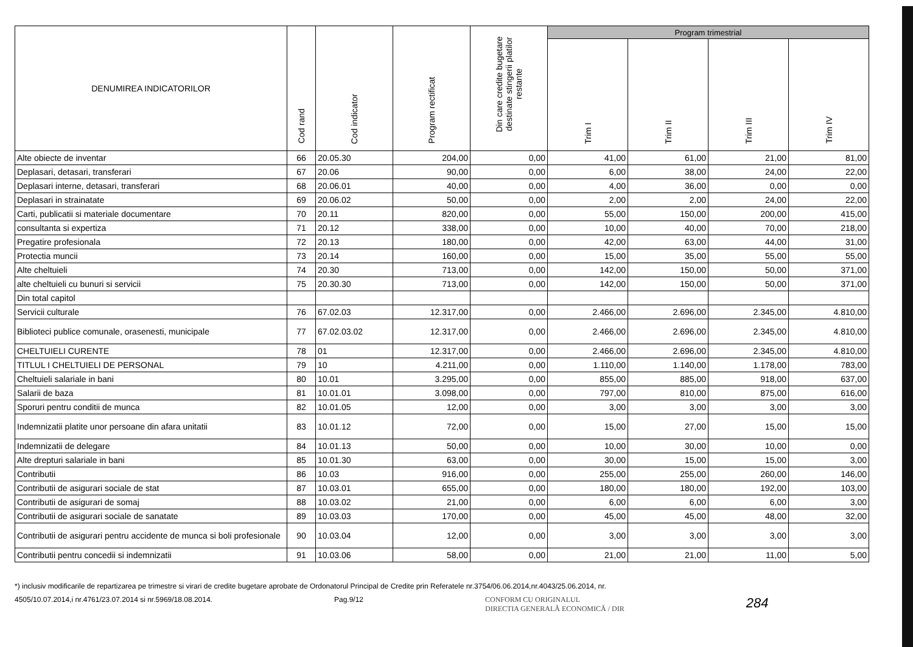| DENUMIREA INDICATORILOR | Cod rand | Cod indicator | Program rectificat | Din care credite bugetare destinate stingerii platilor restante | Program trimestrial | | | |
| --- | --- | --- | --- | --- | --- | --- | --- | --- |
| | | | | | Trim I | Trim II | Trim III | Trim IV |
| Alte obiecte de inventar | 66 | 20.05.30 | 204,00 | 0,00 | 41,00 | 61,00 | 21,00 | 81,00 |
| Deplasari, detasari, transferari | 67 | 20.06 | 90,00 | 0,00 | 6,00 | 38,00 | 24,00 | 22,00 |
| Deplasari interne, detasari, transferari | 68 | 20.06.01 | 40,00 | 0,00 | 4,00 | 36,00 | 0,00 | 0,00 |
| Deplasari in strainatate | 69 | 20.06.02 | 50,00 | 0,00 | 2,00 | 2,00 | 24,00 | 22,00 |
| Carti, publicatii si materiale documentare | 70 | 20.11 | 820,00 | 0,00 | 55,00 | 150,00 | 200,00 | 415,00 |
| consultanta si expertiza | 71 | 20.12 | 338,00 | 0,00 | 10,00 | 40,00 | 70,00 | 218,00 |
| Pregatire profesionala | 72 | 20.13 | 180,00 | 0,00 | 42,00 | 63,00 | 44,00 | 31,00 |
| Protectia muncii | 73 | 20.14 | 160,00 | 0,00 | 15,00 | 35,00 | 55,00 | 55,00 |
| Alte cheltuieli | 74 | 20.30 | 713,00 | 0,00 | 142,00 | 150,00 | 50,00 | 371,00 |
| alte cheltuieli cu bunuri si servicii | 75 | 20.30.30 | 713,00 | 0,00 | 142,00 | 150,00 | 50,00 | 371,00 |
| Din total capitol | | | | | | | | |
| Servicii culturale | 76 | 67.02.03 | 12.317,00 | 0,00 | 2.466,00 | 2.696,00 | 2.345,00 | 4.810,00 |
| Biblioteci publice comunale, orasenesti, municipale | 77 | 67.02.03.02 | 12.317,00 | 0,00 | 2.466,00 | 2.696,00 | 2.345,00 | 4.810,00 |
| CHELTUIELI CURENTE | 78 | 01 | 12.317,00 | 0,00 | 2.466,00 | 2.696,00 | 2.345,00 | 4.810,00 |
| TITLUL I CHELTUIELI DE PERSONAL | 79 | 10 | 4.211,00 | 0,00 | 1.110,00 | 1.140,00 | 1.178,00 | 783,00 |
| Cheltuieli salariale in bani | 80 | 10.01 | 3.295,00 | 0,00 | 855,00 | 885,00 | 918,00 | 637,00 |
| Salarii de baza | 81 | 10.01.01 | 3.098,00 | 0,00 | 797,00 | 810,00 | 875,00 | 616,00 |
| Sporuri pentru conditii de munca | 82 | 10.01.05 | 12,00 | 0,00 | 3,00 | 3,00 | 3,00 | 3,00 |
| Indemnizatii platite unor persoane din afara unitatii | 83 | 10.01.12 | 72,00 | 0,00 | 15,00 | 27,00 | 15,00 | 15,00 |
| Indemnizatii de delegare | 84 | 10.01.13 | 50,00 | 0,00 | 10,00 | 30,00 | 10,00 | 0,00 |
| Alte drepturi salariale in bani | 85 | 10.01.30 | 63,00 | 0,00 | 30,00 | 15,00 | 15,00 | 3,00 |
| Contributii | 86 | 10.03 | 916,00 | 0,00 | 255,00 | 255,00 | 260,00 | 146,00 |
| Contributii de asigurari sociale de stat | 87 | 10.03.01 | 655,00 | 0,00 | 180,00 | 180,00 | 192,00 | 103,00 |
| Contributii de asigurari de somaj | 88 | 10.03.02 | 21,00 | 0,00 | 6,00 | 6,00 | 6,00 | 3,00 |
| Contributii de asigurari sociale de sanatate | 89 | 10.03.03 | 170,00 | 0,00 | 45,00 | 45,00 | 48,00 | 32,00 |
| Contributii de asigurari pentru accidente de munca si boli profesionale | 90 | 10.03.04 | 12,00 | 0,00 | 3,00 | 3,00 | 3,00 | 3,00 |
| Contributii pentru concedii si indemnizatii | 91 | 10.03.06 | 58,00 | 0,00 | 21,00 | 21,00 | 11,00 | 5,00 |
*) inclusiv modificarile de repartizarea pe trimestre si virari de credite bugetare aprobate de Ordonatorul Principal de Credite prin Referatele nr.3754/06.06.2014,nr.4043/25.06.2014, nr.
4505/10.07.2014,i nr.4761/23.07.2014 si nr.5969/18.08.2014. Pag.9/12 CONFORM CU ORIGINALUL
DIRECTIA GENERALĂ ECONOMICĂ / DIR 284